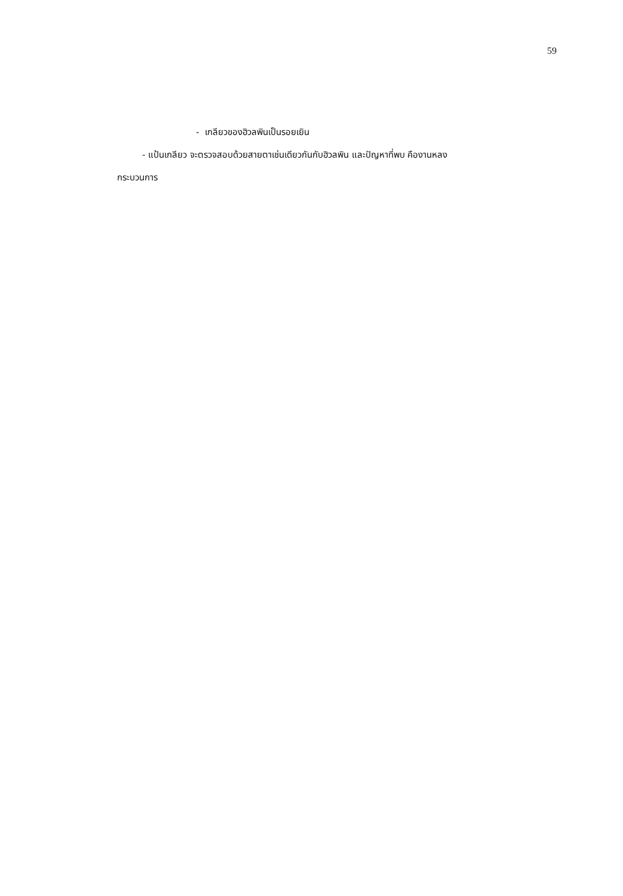59
- เกลียวของฮิวลพินเป็นรอยเยิน
- แป้นเกลียว จะตรวจสอบด้วยสายตาเช่นเดียวกันกับฮิวลพิน และปัญหาที่พบ คืองานหลง
กระบวนการ